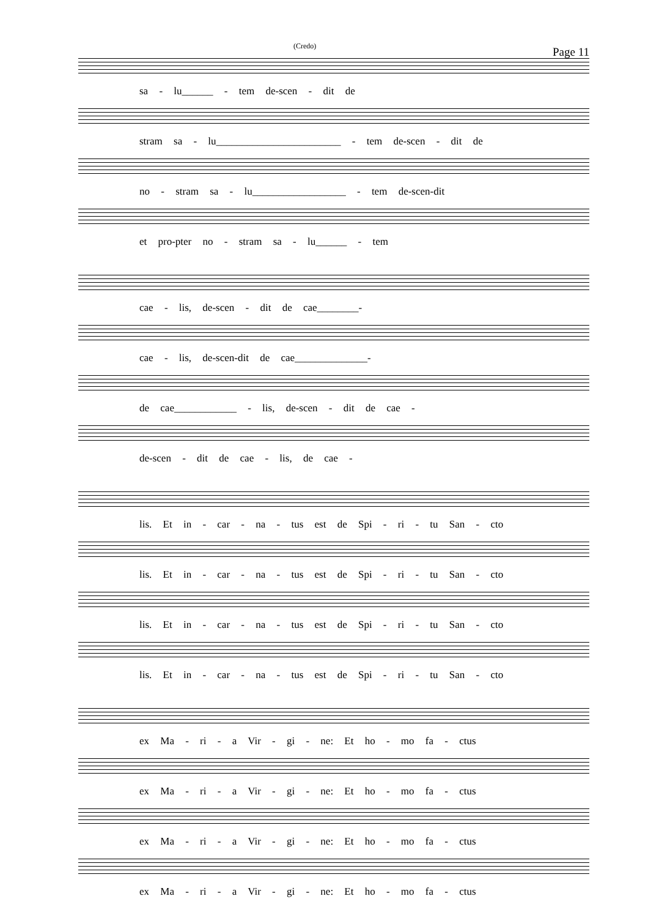(Credo) Page 11
sa - lu______ - tem de-scen - dit de
stram sa - lu________________________ - tem de-scen - dit de
no - stram sa - lu__________________ - tem de-scen-dit
et pro-pter no - stram sa - lu______ - tem
cae - lis, de-scen - dit de cae________-
cae - lis, de-scen-dit de cae______________-
de cae____________ - lis, de-scen - dit de cae -
de-scen - dit de cae - lis, de cae -
lis. Et in - car - na - tus est de Spi - ri - tu San - cto
lis. Et in - car - na - tus est de Spi - ri - tu San - cto
lis. Et in - car - na - tus est de Spi - ri - tu San - cto
lis. Et in - car - na - tus est de Spi - ri - tu San - cto
ex Ma - ri - a Vir - gi - ne: Et ho - mo fa - ctus
ex Ma - ri - a Vir - gi - ne: Et ho - mo fa - ctus
ex Ma - ri - a Vir - gi - ne: Et ho - mo fa - ctus
ex Ma - ri - a Vir - gi - ne: Et ho - mo fa - ctus